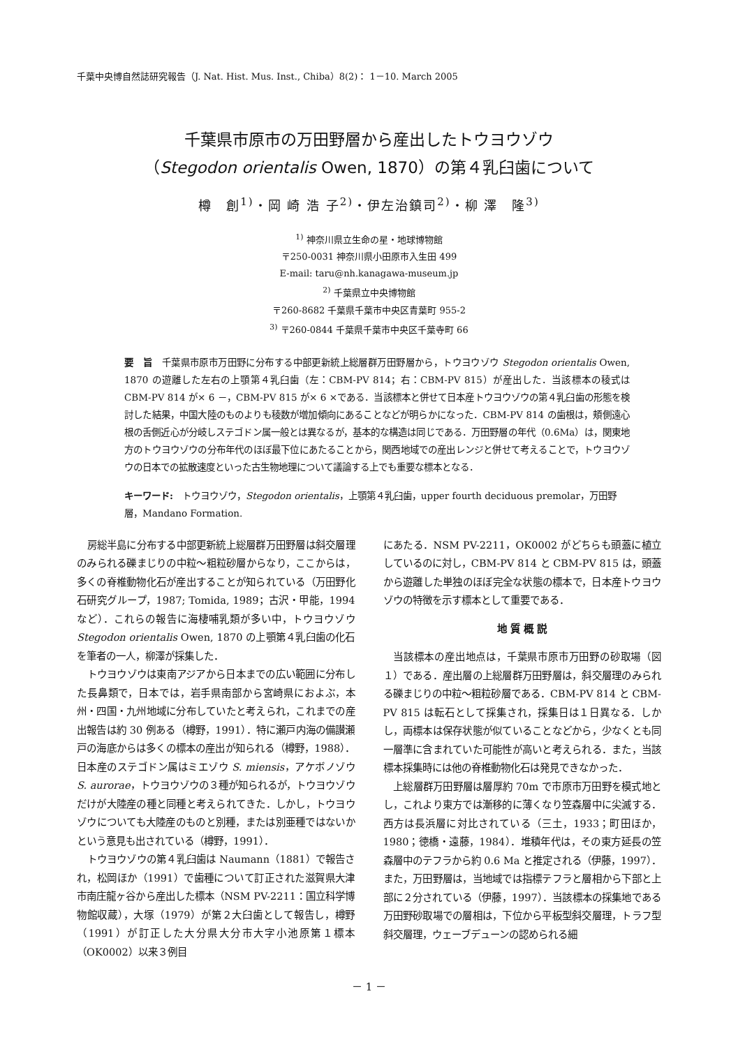千葉中央博自然誌研究報告（J. Nat. Hist. Mus. Inst., Chiba）8(2)： 1－10. March 2005
千葉県市原市の万田野層から産出したトウヨウゾウ
（Stegodon orientalis Owen, 1870）の第４乳臼歯について
樽　創<sup>1)</sup>・岡 崎 浩 子<sup>2)</sup>・伊左治鎮司<sup>2)</sup>・柳 澤　隆<sup>3)</sup>
<sup>1)</sup> 神奈川県立生命の星・地球博物館
〒250-0031 神奈川県小田原市入生田 499
E-mail: taru@nh.kanagawa-museum.jp
<sup>2)</sup> 千葉県立中央博物館
〒260-8682 千葉県千葉市中央区青葉町 955-2
<sup>3)</sup> 〒260-0844 千葉県千葉市中央区千葉寺町 66
要　旨　千葉県市原市万田野に分布する中部更新統上総層群万田野層から，トウヨウゾウ Stegodon orientalis Owen, 1870 の遊離した左右の上顎第４乳臼歯（左：CBM-PV 814；右：CBM-PV 815）が産出した．当該標本の稜式は CBM-PV 814 が× 6 －，CBM-PV 815 が× 6 ×である．当該標本と併せて日本産トウヨウゾウの第４乳臼歯の形態を検討した結果，中国大陸のものよりも稜数が増加傾向にあることなどが明らかになった．CBM-PV 814 の歯根は，頬側遠心根の舌側近心が分岐しステゴドン属一般とは異なるが，基本的な構造は同じである．万田野層の年代（0.6Ma）は，関東地方のトウヨウゾウの分布年代のほぼ最下位にあたることから，関西地域での産出レンジと併せて考えることで，トウヨウゾウの日本での拡散速度といった古生物地理について議論する上でも重要な標本となる．
キーワード:　トウヨウゾウ，Stegodon orientalis，上顎第４乳臼歯，upper fourth deciduous premolar，万田野層，Mandano Formation.
房総半島に分布する中部更新統上総層群万田野層は斜交層理のみられる礫まじりの中粒～粗粒砂層からなり，ここからは，多くの脊椎動物化石が産出することが知られている（万田野化石研究グループ，1987; Tomida, 1989；古沢・甲能，1994 など）．これらの報告に海棲哺乳類が多い中，トウヨウゾウ Stegodon orientalis Owen, 1870 の上顎第４乳臼歯の化石を筆者の一人，柳澤が採集した．
トウヨウゾウは東南アジアから日本までの広い範囲に分布した長鼻類で，日本では，岩手県南部から宮崎県におよぶ，本州・四国・九州地域に分布していたと考えられ，これまでの産出報告は約 30 例ある（樽野，1991）．特に瀬戸内海の備讃瀬戸の海底からは多くの標本の産出が知られる（樽野，1988）．日本産のステゴドン属はミエゾウ S. miensis，アケボノゾウ S. aurorae，トウヨウゾウの３種が知られるが，トウヨウゾウだけが大陸産の種と同種と考えられてきた．しかし，トウヨウゾウについても大陸産のものと別種，または別亜種ではないかという意見も出されている（樽野，1991）．
トウヨウゾウの第４乳臼歯は Naumann（1881）で報告され，松岡ほか（1991）で歯種について訂正された滋賀県大津市南庄龍ヶ谷から産出した標本（NSM PV-2211：国立科学博物館収蔵），大塚（1979）が第２大臼歯として報告し，樽野（1991）が訂正した大分県大分市大字小池原第１標本（OK0002）以来３例目
にあたる．NSM PV-2211，OK0002 がどちらも頭蓋に植立しているのに対し，CBM-PV 814 と CBM-PV 815 は，頭蓋から遊離した単独のほぼ完全な状態の標本で，日本産トウヨウゾウの特徴を示す標本として重要である．
地 質 概 説
当該標本の産出地点は，千葉県市原市万田野の砂取場（図１）である．産出層の上総層群万田野層は，斜交層理のみられる礫まじりの中粒～粗粒砂層である．CBM-PV 814 と CBM-PV 815 は転石として採集され，採集日は１日異なる．しかし，両標本は保存状態が似ていることなどから，少なくとも同一層準に含まれていた可能性が高いと考えられる．また，当該標本採集時には他の脊椎動物化石は発見できなかった．
上総層群万田野層は層厚約 70m で市原市万田野を模式地とし，これより東方では漸移的に薄くなり笠森層中に尖滅する．西方は長浜層に対比されている（三土，1933；町田ほか，1980；徳橋・遠藤，1984）．堆積年代は，その東方延長の笠森層中のテフラから約 0.6 Ma と推定される（伊藤，1997）．また，万田野層は，当地域では指標テフラと層相から下部と上部に２分されている（伊藤，1997）．当該標本の採集地である万田野砂取場での層相は，下位から平板型斜交層理，トラフ型斜交層理，ウェーブデューンの認められる細
－ 1 －